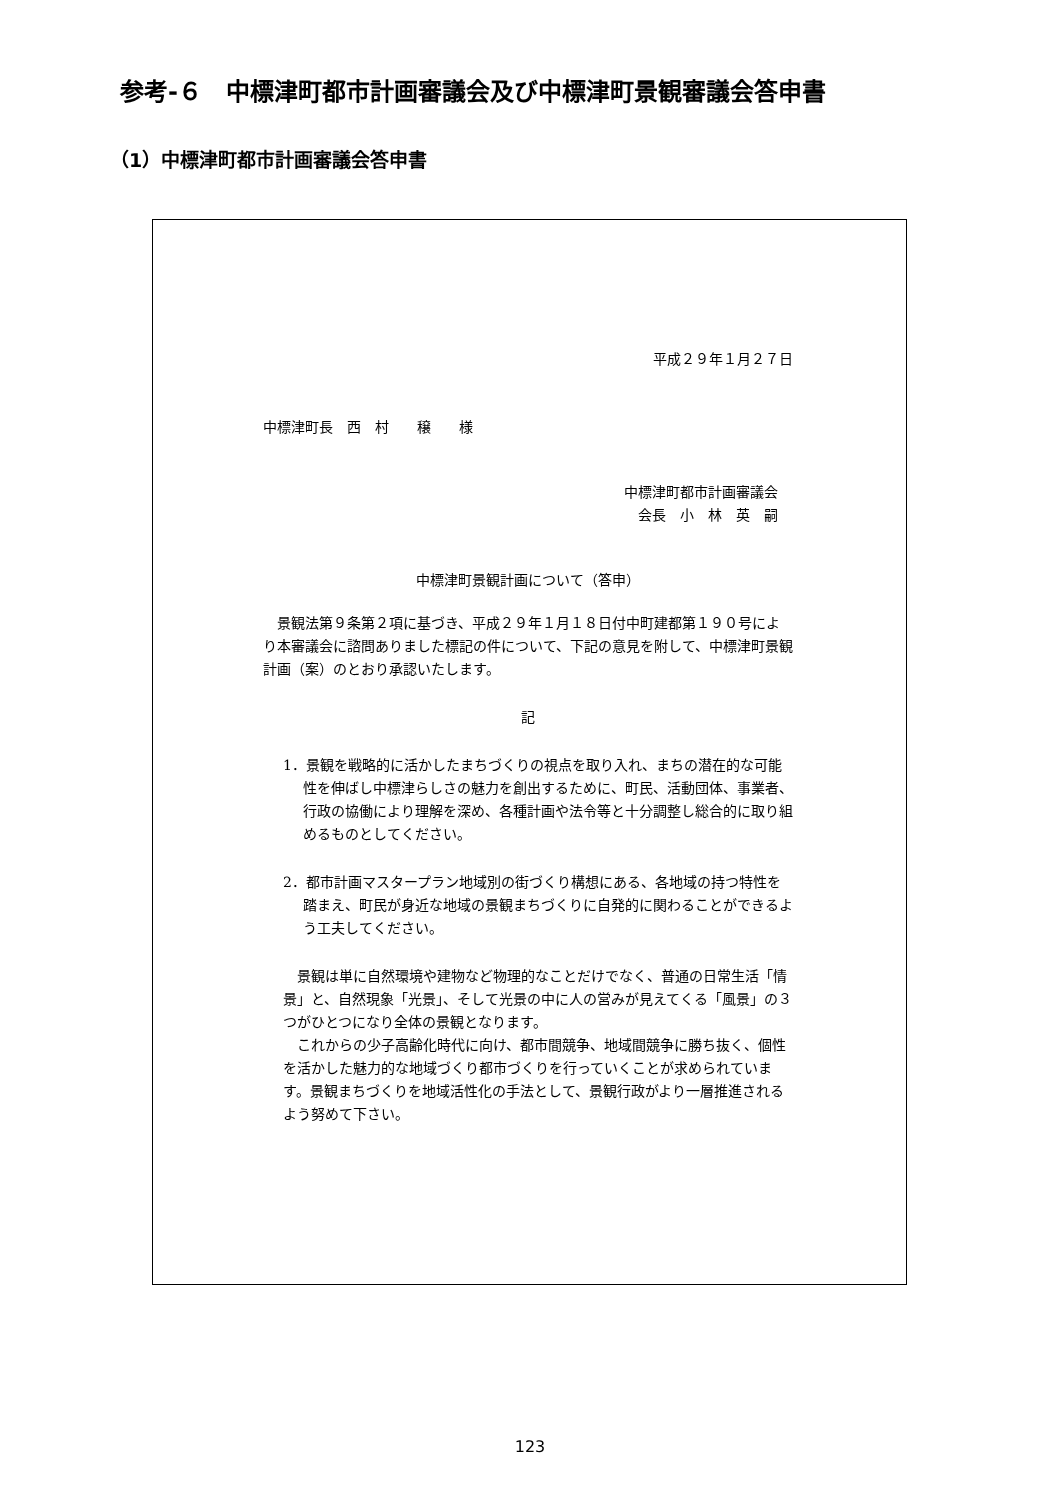参考-６　中標津町都市計画審議会及び中標津町景観審議会答申書
（1）中標津町都市計画審議会答申書
平成２９年１月２７日
中標津町長　西　村　　穣　　様
中標津町都市計画審議会
会長　小　林　英　嗣
中標津町景観計画について（答申）
　景観法第９条第２項に基づき、平成２９年１月１８日付中町建都第１９０号により本審議会に諮問ありました標記の件について、下記の意見を附して、中標津町景観計画（案）のとおり承認いたします。
記
1．景観を戦略的に活かしたまちづくりの視点を取り入れ、まちの潜在的な可能性を伸ばし中標津らしさの魅力を創出するために、町民、活動団体、事業者、行政の協働により理解を深め、各種計画や法令等と十分調整し総合的に取り組めるものとしてください。
2．都市計画マスタープラン地域別の街づくり構想にある、各地域の持つ特性を踏まえ、町民が身近な地域の景観まちづくりに自発的に関わることができるよう工夫してください。
　景観は単に自然環境や建物など物理的なことだけでなく、普通の日常生活「情景」と、自然現象「光景」、そして光景の中に人の営みが見えてくる「風景」の３つがひとつになり全体の景観となります。
　これからの少子高齢化時代に向け、都市間競争、地域間競争に勝ち抜く、個性を活かした魅力的な地域づくり都市づくりを行っていくことが求められています。景観まちづくりを地域活性化の手法として、景観行政がより一層推進されるよう努めて下さい。
123